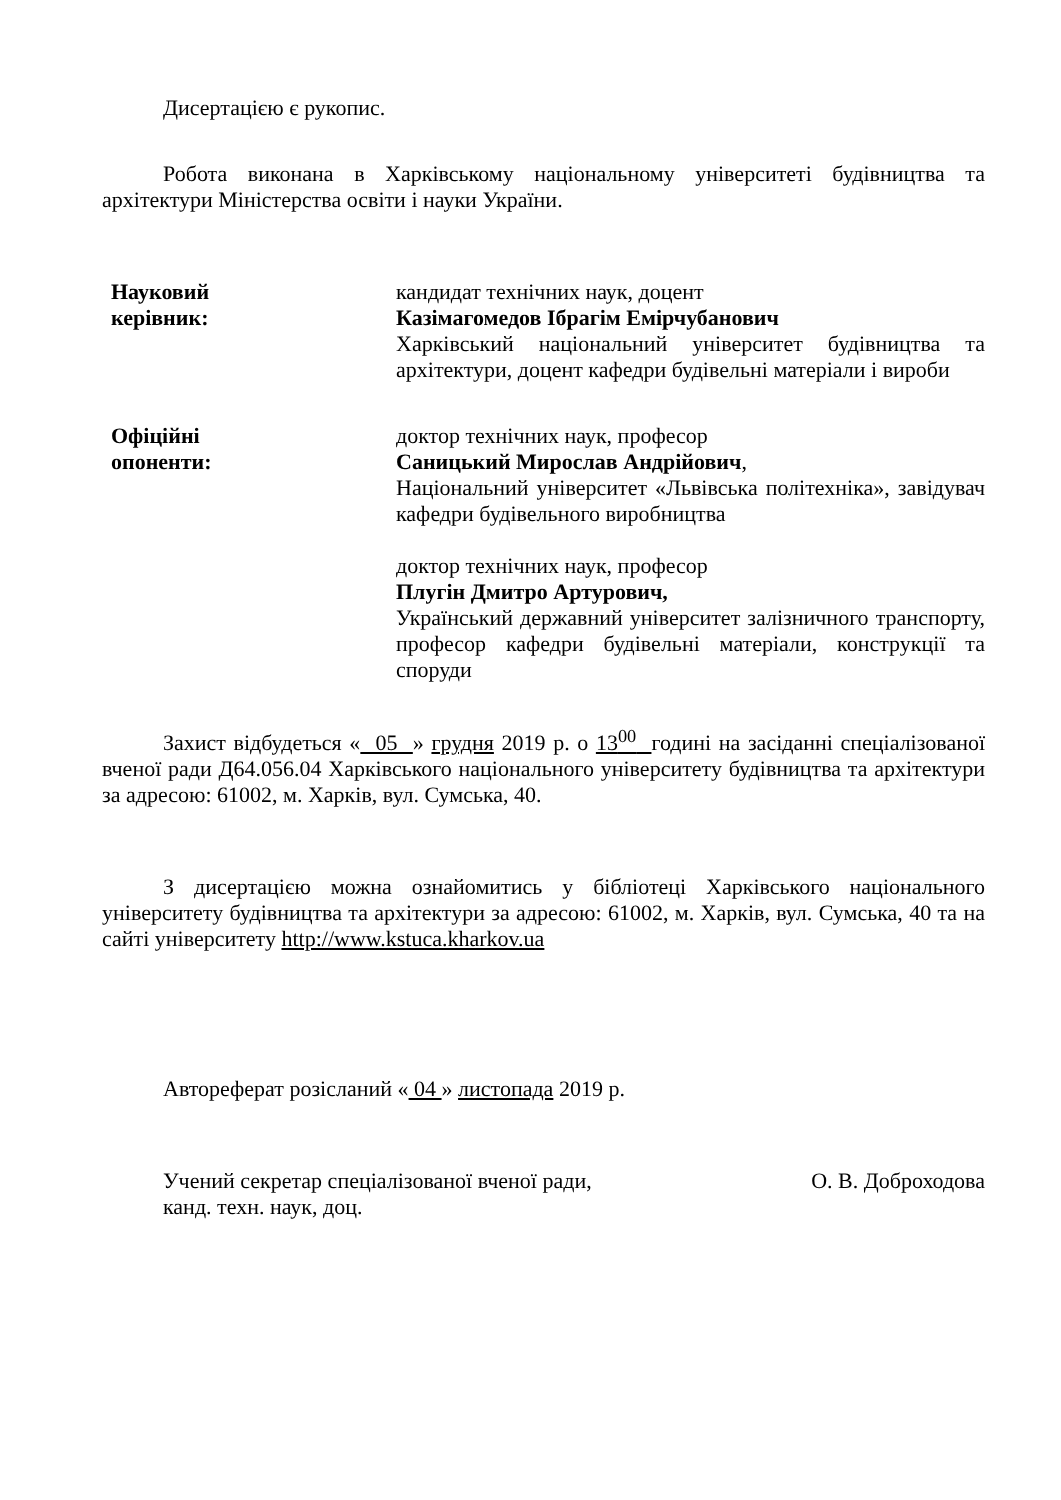Дисертацією є рукопис.
Робота виконана в Харківському національному університеті будівництва та архітектури Міністерства освіти і науки України.
Науковий
керівник:
кандидат технічних наук, доцент
Казімагомедов Ібрагім Емірчубанович
Харківський національний університет будівництва та архітектури, доцент кафедри будівельні матеріали і вироби
Офіційні
опоненти:
доктор технічних наук, професор
Саницький Мирослав Андрійович,
Національний університет «Львівська політехніка», завідувач кафедри будівельного виробництва
доктор технічних наук, професор
Плугін Дмитро Артурович,
Український державний університет залізничного транспорту, професор кафедри будівельні матеріали, конструкції та споруди
Захист відбудеться « 05 » грудня 2019 р. о 13<sup>00</sup> годині на засіданні спеціалізованої вченої ради Д64.056.04 Харківського національного університету будівництва та архітектури за адресою: 61002, м. Харків, вул. Сумська, 40.
З дисертацією можна ознайомитись у бібліотеці Харківського національного університету будівництва та архітектури за адресою: 61002, м. Харків, вул. Сумська, 40 та на сайті університету http://www.kstuca.kharkov.ua
Автореферат розісланий « 04 » листопада 2019 р.
Учений секретар спеціалізованої вченої ради,
канд. техн. наук, доц.
О. В. Доброходова